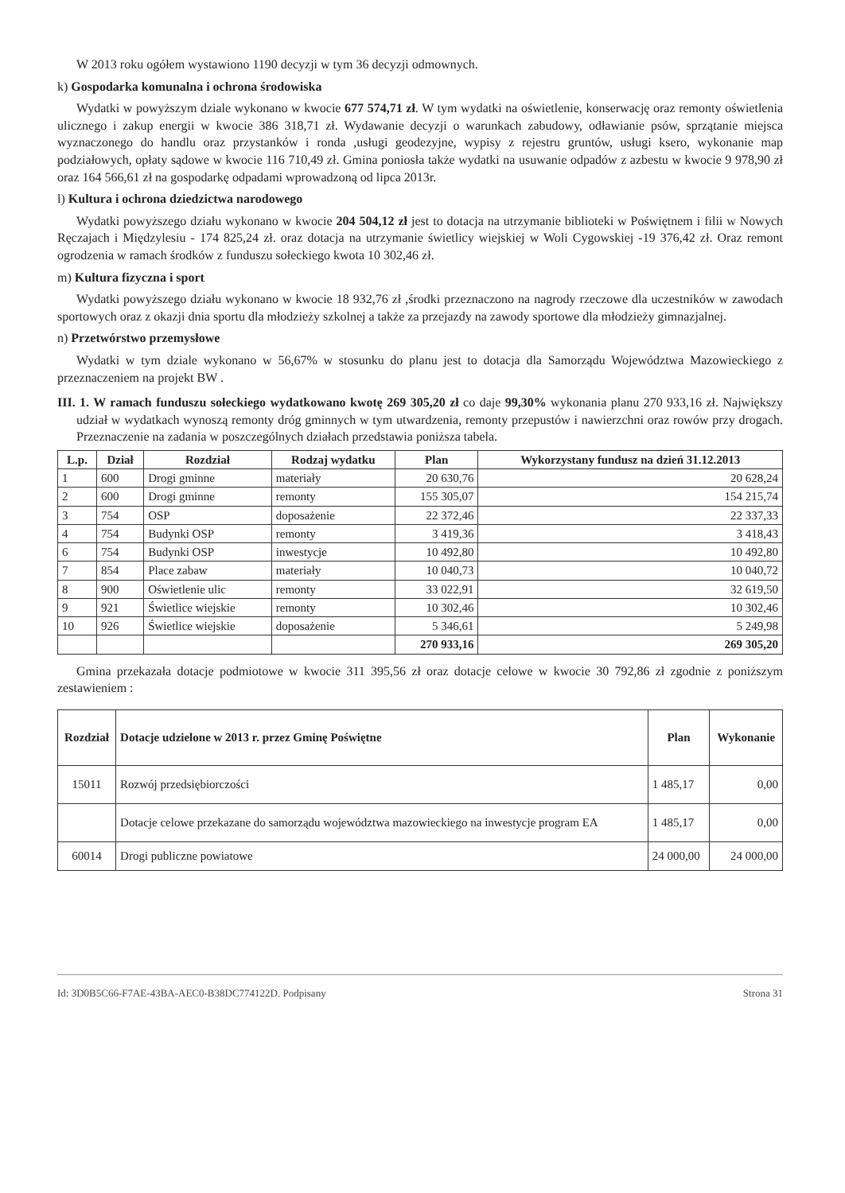W 2013 roku ogółem wystawiono 1190 decyzji w tym 36 decyzji odmownych.
k) Gospodarka komunalna i ochrona środowiska
Wydatki w powyższym dziale wykonano w kwocie 677 574,71 zł. W tym wydatki na oświetlenie, konserwację oraz remonty oświetlenia ulicznego i zakup energii w kwocie 386 318,71 zł. Wydawanie decyzji o warunkach zabudowy, odławianie psów, sprzątanie miejsca wyznaczonego do handlu oraz przystanków i ronda ,usługi geodezyjne, wypisy z rejestru gruntów, usługi ksero, wykonanie map podziałowych, opłaty sądowe w kwocie 116 710,49 zł. Gmina poniosła także wydatki na usuwanie odpadów z azbestu w kwocie 9 978,90 zł oraz 164 566,61 zł na gospodarkę odpadami wprowadzoną od lipca 2013r.
l) Kultura i ochrona dziedzictwa narodowego
Wydatki powyższego działu wykonano w kwocie 204 504,12 zł jest to dotacja na utrzymanie biblioteki w Poświętnem i filii w Nowych Ręczajach i Międzylesiu - 174 825,24 zł. oraz dotacja na utrzymanie świetlicy wiejskiej w Woli Cygowskiej -19 376,42 zł. Oraz remont ogrodzenia w ramach środków z funduszu sołeckiego kwota 10 302,46 zł.
m) Kultura fizyczna i sport
Wydatki powyższego działu wykonano w kwocie 18 932,76 zł ,środki przeznaczono na nagrody rzeczowe dla uczestników w zawodach sportowych oraz z okazji dnia sportu dla młodzieży szkolnej a także za przejazdy na zawody sportowe dla młodzieży gimnazjalnej.
n) Przetwórstwo przemysłowe
Wydatki w tym dziale wykonano w 56,67% w stosunku do planu jest to dotacja dla Samorządu Województwa Mazowieckiego z przeznaczeniem na projekt BW .
III. 1. W ramach funduszu sołeckiego wydatkowano kwotę 269 305,20 zł co daje 99,30% wykonania planu 270 933,16 zł. Największy udział w wydatkach wynoszą remonty dróg gminnych w tym utwardzenia, remonty przepustów i nawierzchni oraz rowów przy drogach. Przeznaczenie na zadania w poszczególnych działach przedstawia poniższa tabela.
| L.p. | Dział | Rozdział | Rodzaj wydatku | Plan | Wykorzystany fundusz na dzień 31.12.2013 |
| --- | --- | --- | --- | --- | --- |
| 1 | 600 | Drogi gminne | materiały | 20 630,76 | 20 628,24 |
| 2 | 600 | Drogi gminne | remonty | 155 305,07 | 154 215,74 |
| 3 | 754 | OSP | doposażenie | 22 372,46 | 22 337,33 |
| 4 | 754 | Budynki OSP | remonty | 3 419,36 | 3 418,43 |
| 6 | 754 | Budynki OSP | inwestycje | 10 492,80 | 10 492,80 |
| 7 | 854 | Place zabaw | materiały | 10 040,73 | 10 040,72 |
| 8 | 900 | Oświetlenie ulic | remonty | 33 022,91 | 32 619,50 |
| 9 | 921 | Świetlice wiejskie | remonty | 10 302,46 | 10 302,46 |
| 10 | 926 | Świetlice wiejskie | doposażenie | 5 346,61 | 5 249,98 |
| | | | | 270 933,16 | 269 305,20 |
Gmina przekazała dotacje podmiotowe w kwocie 311 395,56 zł oraz dotacje celowe w kwocie 30 792,86 zł zgodnie z poniższym zestawieniem :
| Rozdział | Dotacje udzielone w 2013 r. przez Gminę Poświętne | Plan | Wykonanie |
| --- | --- | --- | --- |
| 15011 | Rozwój przedsiębiorczości | 1 485,17 | 0,00 |
| | Dotacje celowe przekazane do samorządu województwa mazowieckiego na inwestycje program EA | 1 485,17 | 0,00 |
| 60014 | Drogi publiczne powiatowe | 24 000,00 | 24 000,00 |
Id: 3D0B5C66-F7AE-43BA-AEC0-B38DC774122D. Podpisany Strona 31